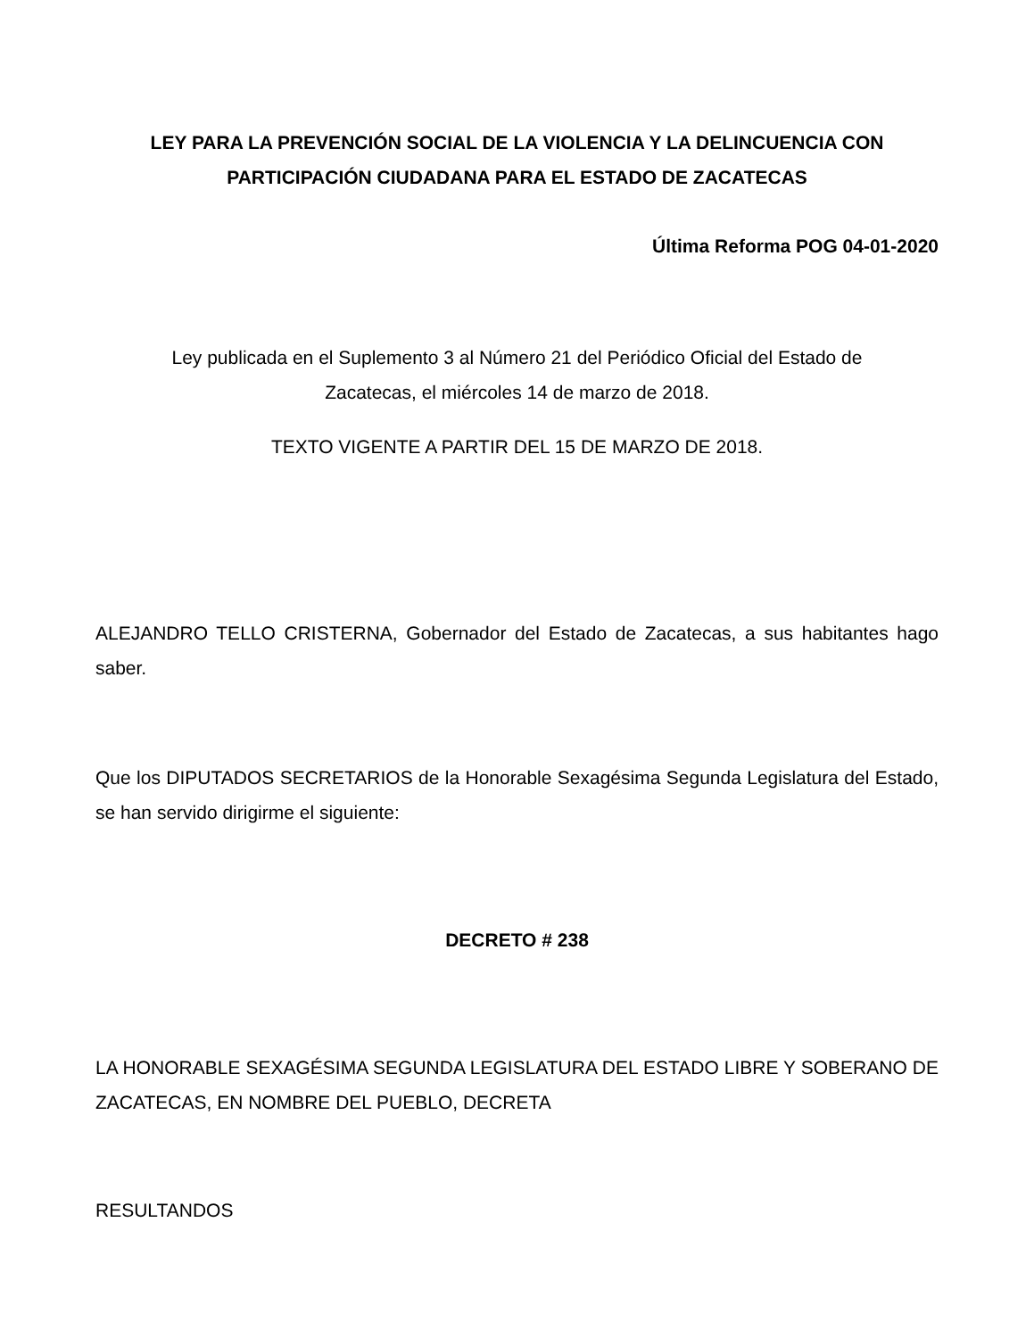LEY PARA LA PREVENCIÓN SOCIAL DE LA VIOLENCIA Y LA DELINCUENCIA CON PARTICIPACIÓN CIUDADANA PARA EL ESTADO DE ZACATECAS
Última Reforma POG 04-01-2020
Ley publicada en el Suplemento 3 al Número 21 del Periódico Oficial del Estado de Zacatecas, el miércoles 14 de marzo de 2018.
TEXTO VIGENTE A PARTIR DEL 15 DE MARZO DE 2018.
ALEJANDRO TELLO CRISTERNA, Gobernador del Estado de Zacatecas, a sus habitantes hago saber.
Que los DIPUTADOS SECRETARIOS de la Honorable Sexagésima Segunda Legislatura del Estado, se han servido dirigirme el siguiente:
DECRETO # 238
LA HONORABLE SEXAGÉSIMA SEGUNDA LEGISLATURA DEL ESTADO LIBRE Y SOBERANO DE ZACATECAS, EN NOMBRE DEL PUEBLO, DECRETA
RESULTANDOS